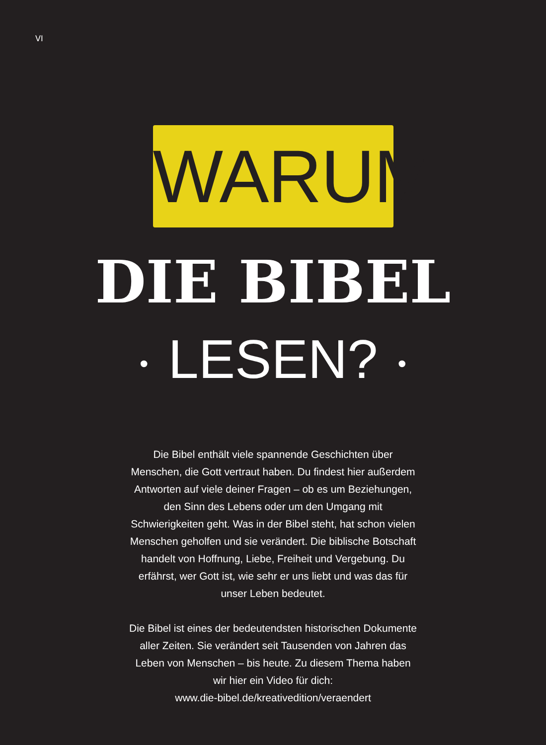VI
WARUM
DIE BIBEL
• LESEN? •
Die Bibel enthält viele spannende Geschichten über Menschen, die Gott vertraut haben. Du findest hier außerdem Antworten auf viele deiner Fragen – ob es um Beziehungen, den Sinn des Lebens oder um den Umgang mit Schwierigkeiten geht. Was in der Bibel steht, hat schon vielen Menschen geholfen und sie verändert. Die biblische Botschaft handelt von Hoffnung, Liebe, Freiheit und Vergebung. Du erfährst, wer Gott ist, wie sehr er uns liebt und was das für unser Leben bedeutet.
Die Bibel ist eines der bedeutendsten historischen Dokumente aller Zeiten. Sie verändert seit Tausenden von Jahren das Leben von Menschen – bis heute. Zu diesem Thema haben wir hier ein Video für dich:
www.die-bibel.de/kreativedition/veraendert